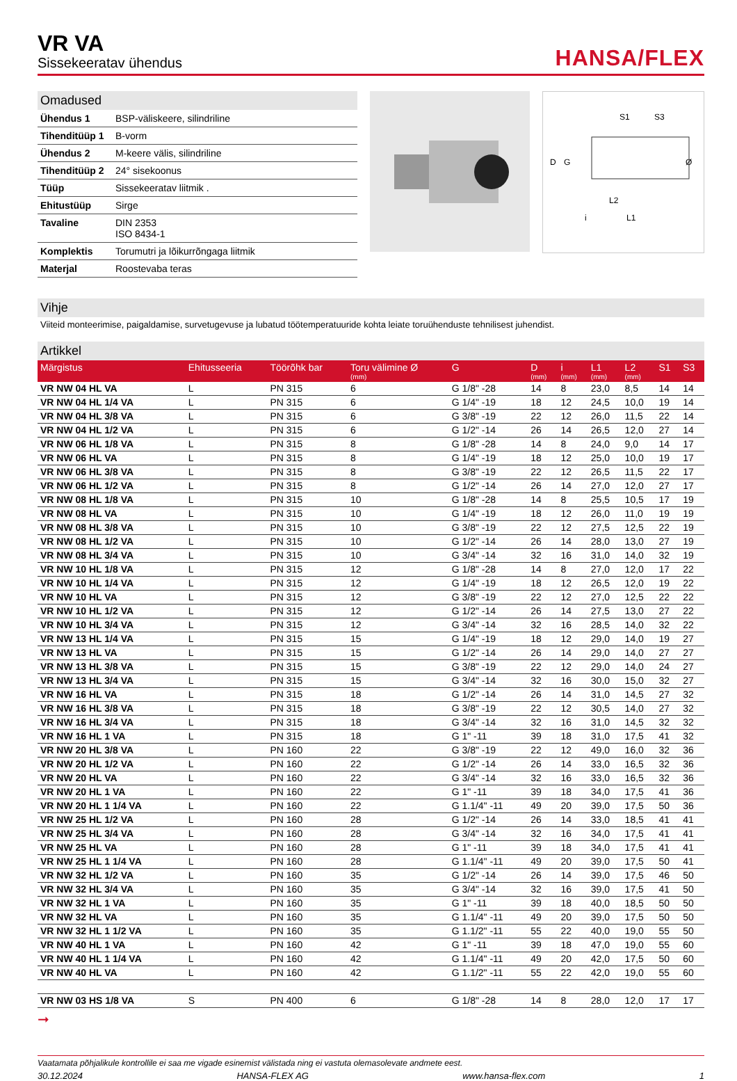VR VA
Sissekeeratav ühendus
HANSA/FLEX
Omadused
| Ühendus 1 | BSP-väliskeere, silindriline |
| Tihenditüüp 1 | B-vorm |
| Ühendus 2 | M-keere välis, silindriline |
| Tihenditüüp 2 | 24° sisekoonus |
| Tüüp | Sissekeeratav liitmik . |
| Ehitustüüp | Sirge |
| Tavaline | DIN 2353 ISO 8434-1 |
| Komplektis | Torumutri ja lõikurrõngaga liitmik |
| Materjal | Roostevaba teras |
S1
S3
D
G
Ø
L2
L1
i
Vihje
Viiteid monteerimise, paigaldamise, survetugevuse ja lubatud töötemperatuuride kohta leiate toruühenduste tehnilisest juhendist.
Artikkel
| Märgistus | Ehitusseeria | Töörõhk bar | Toru välimine Ø (mm) | G | D (mm) | i (mm) | L1 (mm) | L2 (mm) | S1 | S3 |
| --- | --- | --- | --- | --- | --- | --- | --- | --- | --- | --- |
| VR NW 04 HL VA | L | PN 315 | 6 | G 1/8" -28 | 14 | 8 | 23,0 | 8,5 | 14 | 14 |
| VR NW 04 HL 1/4 VA | L | PN 315 | 6 | G 1/4" -19 | 18 | 12 | 24,5 | 10,0 | 19 | 14 |
| VR NW 04 HL 3/8 VA | L | PN 315 | 6 | G 3/8" -19 | 22 | 12 | 26,0 | 11,5 | 22 | 14 |
| VR NW 04 HL 1/2 VA | L | PN 315 | 6 | G 1/2" -14 | 26 | 14 | 26,5 | 12,0 | 27 | 14 |
| VR NW 06 HL 1/8 VA | L | PN 315 | 8 | G 1/8" -28 | 14 | 8 | 24,0 | 9,0 | 14 | 17 |
| VR NW 06 HL VA | L | PN 315 | 8 | G 1/4" -19 | 18 | 12 | 25,0 | 10,0 | 19 | 17 |
| VR NW 06 HL 3/8 VA | L | PN 315 | 8 | G 3/8" -19 | 22 | 12 | 26,5 | 11,5 | 22 | 17 |
| VR NW 06 HL 1/2 VA | L | PN 315 | 8 | G 1/2" -14 | 26 | 14 | 27,0 | 12,0 | 27 | 17 |
| VR NW 08 HL 1/8 VA | L | PN 315 | 10 | G 1/8" -28 | 14 | 8 | 25,5 | 10,5 | 17 | 19 |
| VR NW 08 HL VA | L | PN 315 | 10 | G 1/4" -19 | 18 | 12 | 26,0 | 11,0 | 19 | 19 |
| VR NW 08 HL 3/8 VA | L | PN 315 | 10 | G 3/8" -19 | 22 | 12 | 27,5 | 12,5 | 22 | 19 |
| VR NW 08 HL 1/2 VA | L | PN 315 | 10 | G 1/2" -14 | 26 | 14 | 28,0 | 13,0 | 27 | 19 |
| VR NW 08 HL 3/4 VA | L | PN 315 | 10 | G 3/4" -14 | 32 | 16 | 31,0 | 14,0 | 32 | 19 |
| VR NW 10 HL 1/8 VA | L | PN 315 | 12 | G 1/8" -28 | 14 | 8 | 27,0 | 12,0 | 17 | 22 |
| VR NW 10 HL 1/4 VA | L | PN 315 | 12 | G 1/4" -19 | 18 | 12 | 26,5 | 12,0 | 19 | 22 |
| VR NW 10 HL VA | L | PN 315 | 12 | G 3/8" -19 | 22 | 12 | 27,0 | 12,5 | 22 | 22 |
| VR NW 10 HL 1/2 VA | L | PN 315 | 12 | G 1/2" -14 | 26 | 14 | 27,5 | 13,0 | 27 | 22 |
| VR NW 10 HL 3/4 VA | L | PN 315 | 12 | G 3/4" -14 | 32 | 16 | 28,5 | 14,0 | 32 | 22 |
| VR NW 13 HL 1/4 VA | L | PN 315 | 15 | G 1/4" -19 | 18 | 12 | 29,0 | 14,0 | 19 | 27 |
| VR NW 13 HL VA | L | PN 315 | 15 | G 1/2" -14 | 26 | 14 | 29,0 | 14,0 | 27 | 27 |
| VR NW 13 HL 3/8 VA | L | PN 315 | 15 | G 3/8" -19 | 22 | 12 | 29,0 | 14,0 | 24 | 27 |
| VR NW 13 HL 3/4 VA | L | PN 315 | 15 | G 3/4" -14 | 32 | 16 | 30,0 | 15,0 | 32 | 27 |
| VR NW 16 HL VA | L | PN 315 | 18 | G 1/2" -14 | 26 | 14 | 31,0 | 14,5 | 27 | 32 |
| VR NW 16 HL 3/8 VA | L | PN 315 | 18 | G 3/8" -19 | 22 | 12 | 30,5 | 14,0 | 27 | 32 |
| VR NW 16 HL 3/4 VA | L | PN 315 | 18 | G 3/4" -14 | 32 | 16 | 31,0 | 14,5 | 32 | 32 |
| VR NW 16 HL 1 VA | L | PN 315 | 18 | G 1" -11 | 39 | 18 | 31,0 | 17,5 | 41 | 32 |
| VR NW 20 HL 3/8 VA | L | PN 160 | 22 | G 3/8" -19 | 22 | 12 | 49,0 | 16,0 | 32 | 36 |
| VR NW 20 HL 1/2 VA | L | PN 160 | 22 | G 1/2" -14 | 26 | 14 | 33,0 | 16,5 | 32 | 36 |
| VR NW 20 HL VA | L | PN 160 | 22 | G 3/4" -14 | 32 | 16 | 33,0 | 16,5 | 32 | 36 |
| VR NW 20 HL 1 VA | L | PN 160 | 22 | G 1" -11 | 39 | 18 | 34,0 | 17,5 | 41 | 36 |
| VR NW 20 HL 1 1/4 VA | L | PN 160 | 22 | G 1.1/4" -11 | 49 | 20 | 39,0 | 17,5 | 50 | 36 |
| VR NW 25 HL 1/2 VA | L | PN 160 | 28 | G 1/2" -14 | 26 | 14 | 33,0 | 18,5 | 41 | 41 |
| VR NW 25 HL 3/4 VA | L | PN 160 | 28 | G 3/4" -14 | 32 | 16 | 34,0 | 17,5 | 41 | 41 |
| VR NW 25 HL VA | L | PN 160 | 28 | G 1" -11 | 39 | 18 | 34,0 | 17,5 | 41 | 41 |
| VR NW 25 HL 1 1/4 VA | L | PN 160 | 28 | G 1.1/4" -11 | 49 | 20 | 39,0 | 17,5 | 50 | 41 |
| VR NW 32 HL 1/2 VA | L | PN 160 | 35 | G 1/2" -14 | 26 | 14 | 39,0 | 17,5 | 46 | 50 |
| VR NW 32 HL 3/4 VA | L | PN 160 | 35 | G 3/4" -14 | 32 | 16 | 39,0 | 17,5 | 41 | 50 |
| VR NW 32 HL 1 VA | L | PN 160 | 35 | G 1" -11 | 39 | 18 | 40,0 | 18,5 | 50 | 50 |
| VR NW 32 HL VA | L | PN 160 | 35 | G 1.1/4" -11 | 49 | 20 | 39,0 | 17,5 | 50 | 50 |
| VR NW 32 HL 1 1/2 VA | L | PN 160 | 35 | G 1.1/2" -11 | 55 | 22 | 40,0 | 19,0 | 55 | 50 |
| VR NW 40 HL 1 VA | L | PN 160 | 42 | G 1" -11 | 39 | 18 | 47,0 | 19,0 | 55 | 60 |
| VR NW 40 HL 1 1/4 VA | L | PN 160 | 42 | G 1.1/4" -11 | 49 | 20 | 42,0 | 17,5 | 50 | 60 |
| VR NW 40 HL VA | L | PN 160 | 42 | G 1.1/2" -11 | 55 | 22 | 42,0 | 19,0 | 55 | 60 |
| VR NW 03 HS 1/8 VA | S | PN 400 | 6 | G 1/8" -28 | 14 | 8 | 28,0 | 12,0 | 17 | 17 |
➞
Vaatamata põhjalikule kontrollile ei saa me vigade esinemist välistada ning ei vastuta olemasolevate andmete eest.
30.12.2024 HANSA-FLEX AG www.hansa-flex.com 1